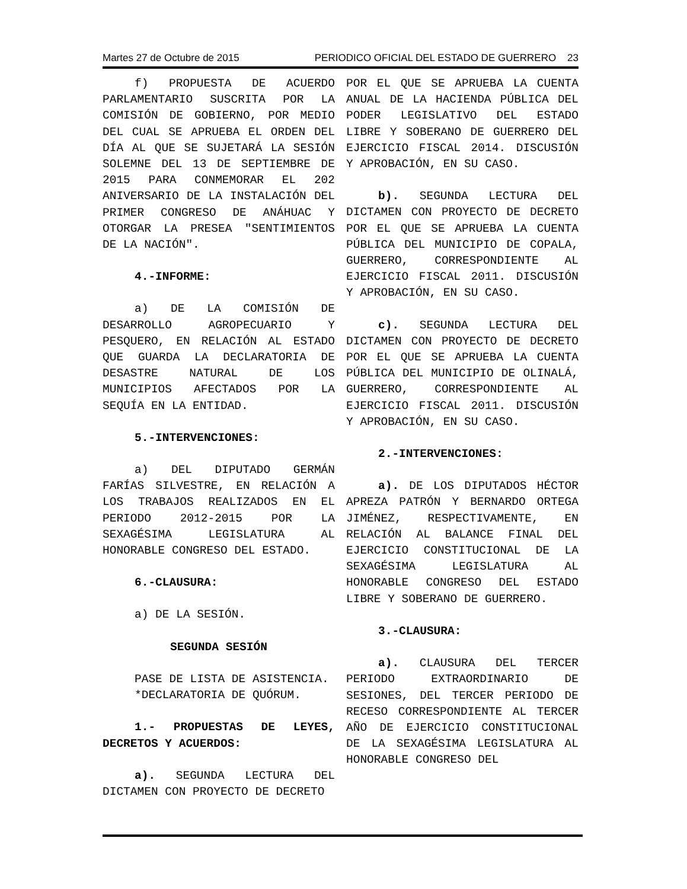Martes 27 de Octubre de 2015 PERIODICO OFICIAL DEL ESTADO DE GUERRERO 23
f) PROPUESTA DE ACUERDO PARLAMENTARIO SUSCRITA POR LA COMISIÓN DE GOBIERNO, POR MEDIO DEL CUAL SE APRUEBA EL ORDEN DEL DÍA AL QUE SE SUJETARÁ LA SESIÓN SOLEMNE DEL 13 DE SEPTIEMBRE DE 2015 PARA CONMEMORAR EL 202 ANIVERSARIO DE LA INSTALACIÓN DEL PRIMER CONGRESO DE ANÁHUAC Y OTORGAR LA PRESEA "SENTIMIENTOS DE LA NACIÓN".
4.-INFORME:
a) DE LA COMISIÓN DE DESARROLLO AGROPECUARIO Y PESQUERO, EN RELACIÓN AL ESTADO QUE GUARDA LA DECLARATORIA DE DESASTRE NATURAL DE LOS MUNICIPIOS AFECTADOS POR LA SEQUÍA EN LA ENTIDAD.
5.-INTERVENCIONES:
a) DEL DIPUTADO GERMÁN FARÍAS SILVESTRE, EN RELACIÓN A LOS TRABAJOS REALIZADOS EN EL PERIODO 2012-2015 POR LA SEXAGÉSIMA LEGISLATURA AL HONORABLE CONGRESO DEL ESTADO.
6.-CLAUSURA:
a) DE LA SESIÓN.
SEGUNDA SESIÓN
PASE DE LISTA DE ASISTENCIA.
*DECLARATORIA DE QUÓRUM.
1.- PROPUESTAS DE LEYES, DECRETOS Y ACUERDOS:
a). SEGUNDA LECTURA DEL DICTAMEN CON PROYECTO DE DECRETO
POR EL QUE SE APRUEBA LA CUENTA ANUAL DE LA HACIENDA PÚBLICA DEL PODER LEGISLATIVO DEL ESTADO LIBRE Y SOBERANO DE GUERRERO DEL EJERCICIO FISCAL 2014. DISCUSIÓN Y APROBACIÓN, EN SU CASO.
b). SEGUNDA LECTURA DEL DICTAMEN CON PROYECTO DE DECRETO POR EL QUE SE APRUEBA LA CUENTA PÚBLICA DEL MUNICIPIO DE COPALA, GUERRERO, CORRESPONDIENTE AL EJERCICIO FISCAL 2011. DISCUSIÓN Y APROBACIÓN, EN SU CASO.
c). SEGUNDA LECTURA DEL DICTAMEN CON PROYECTO DE DECRETO POR EL QUE SE APRUEBA LA CUENTA PÚBLICA DEL MUNICIPIO DE OLINALÁ, GUERRERO, CORRESPONDIENTE AL EJERCICIO FISCAL 2011. DISCUSIÓN Y APROBACIÓN, EN SU CASO.
2.-INTERVENCIONES:
a). DE LOS DIPUTADOS HÉCTOR APREZA PATRÓN Y BERNARDO ORTEGA JIMÉNEZ, RESPECTIVAMENTE, EN RELACIÓN AL BALANCE FINAL DEL EJERCICIO CONSTITUCIONAL DE LA SEXAGÉSIMA LEGISLATURA AL HONORABLE CONGRESO DEL ESTADO LIBRE Y SOBERANO DE GUERRERO.
3.-CLAUSURA:
a). CLAUSURA DEL TERCER PERIODO EXTRAORDINARIO DE SESIONES, DEL TERCER PERIODO DE RECESO CORRESPONDIENTE AL TERCER AÑO DE EJERCICIO CONSTITUCIONAL DE LA SEXAGÉSIMA LEGISLATURA AL HONORABLE CONGRESO DEL